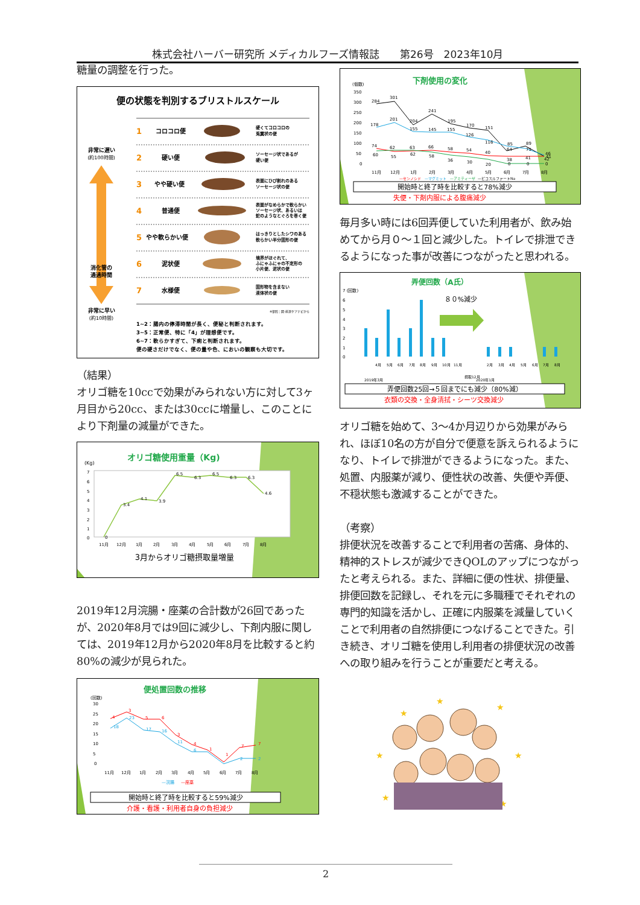株式会社ハーバー研究所 メディカルフーズ情報誌　　第26号　2023年10月
糖量の調整を行った。
便の状態を判別するブリストルスケール
非常に遅い
(約100時間)
消化管の
通過時間
非常に早い
(約10時間)
1
コロコロ便
硬くてコロコロの
兎糞状の便
2
硬い便
ソーセージ状であるが
硬い便
3
やや硬い便
表面にひび割れのある
ソーセージ状の便
4
普通便
表面がなめらかで軟らかい
ソーセージ状、あるいは
蛇のようなとぐろを巻く便
5
やや軟らかい便
はっきりとしたシワのある
軟らかい半分固形の便
6
泥状便
境界がほぐれて、
ふにゃふにゃの不定形の
小片便、泥状の便
7
水様便
固形物を含まない
液体状の便
※参照：図-排泄ケアナビから
1~2：腸内の停滞時間が長く、便秘と判断されます。
3~5：正常便、特に「4」が理想便です。
6~7：軟らかすぎて、下痢と判断されます。
便の硬さだけでなく、便の量や色、においの観察も大切です。
（結果）
オリゴ糖を10ccで効果がみられない方に対して3ヶ月目から20cc、または30ccに増量し、このことにより下剤量の減量ができた。
オリゴ糖使用重量（Kg)
(Kg)
7
6
5
4
3
2
1
0
0
3.4
4.1
3.9
6.5
6.3
6.5
6.3
6.3
4.6
11月
12月
1月
2月
3月
4月
5月
6月
7月
8月
3月からオリゴ糖摂取量増量
2019年12月浣腸・座薬の合計数が26回であったが、2020年8月では9回に減少し、下剤内服に関しては、2019年12月から2020年8月を比較すると約80%の減少が見られた。
便処置回数の推移
(回数)
30
25
20
15
10
5
0
4
3
5
6
3
4
1
1
7
7
18
23
17
16
11
6
2
2
11月
12月
1月
2月
3月
4月
5月
6月
7月
8月
—浣腸
—座薬
開始時と終了時を比較すると59%減少
介護・看護・利用者自身の負担減少
下剤使用の変化
(個数)
350
300
250
200
150
100
50
0
284
301
204
241
195
170
151
64
89
46
178
201
155
145
155
126
116
85
75
41
74
62
63
66
58
54
40
38
41
42
60
55
62
58
36
30
20
0
0
0
11月
12月
1月
2月
3月
4月
5月
6月
7月
8月
—センノシド
—マグミット
—アミティーザ
—ピコスルファートNa
開始時と終了時を比較すると78%減少
失便・下剤内服による腹痛減少
毎月多い時には6回弄便していた利用者が、飲み始めてから月０～１回と減少した。トイレで排泄できるようになった事が改善につながったと思われる。
弄便回数（A氏）
7 (回数)
6
5
4
3
2
1
0
８０%減少
2019年3月
4月
5月
6月
7月
8月
9月
10月
11月
摂取12月
2020年1月
2月
3月
4月
5月
6月
7月
8月
弄便回数25回→５回までにも減少（80%減）
衣類の交換・全身清拭・シーツ交換減少
オリゴ糖を始めて、3～4か月辺りから効果がみられ、ほぼ10名の方が自分で便意を訴えられるようになり、トイレで排泄ができるようになった。また、処置、内服薬が減り、便性状の改善、失便や弄便、不穏状態も激減することができた。
（考察）
排便状況を改善することで利用者の苦痛、身体的、精神的ストレスが減少できQOLのアップにつながったと考えられる。また、詳細に便の性状、排便量、排便回数を記録し、それを元に多職種でそれぞれの専門的知識を活かし、正確に内服薬を減量していくことで利用者の自然排便につなげることできた。引き続き、オリゴ糖を使用し利用者の排便状況の改善への取り組みを行うことが重要だと考える。
★
★
★
★
★
★
★
2